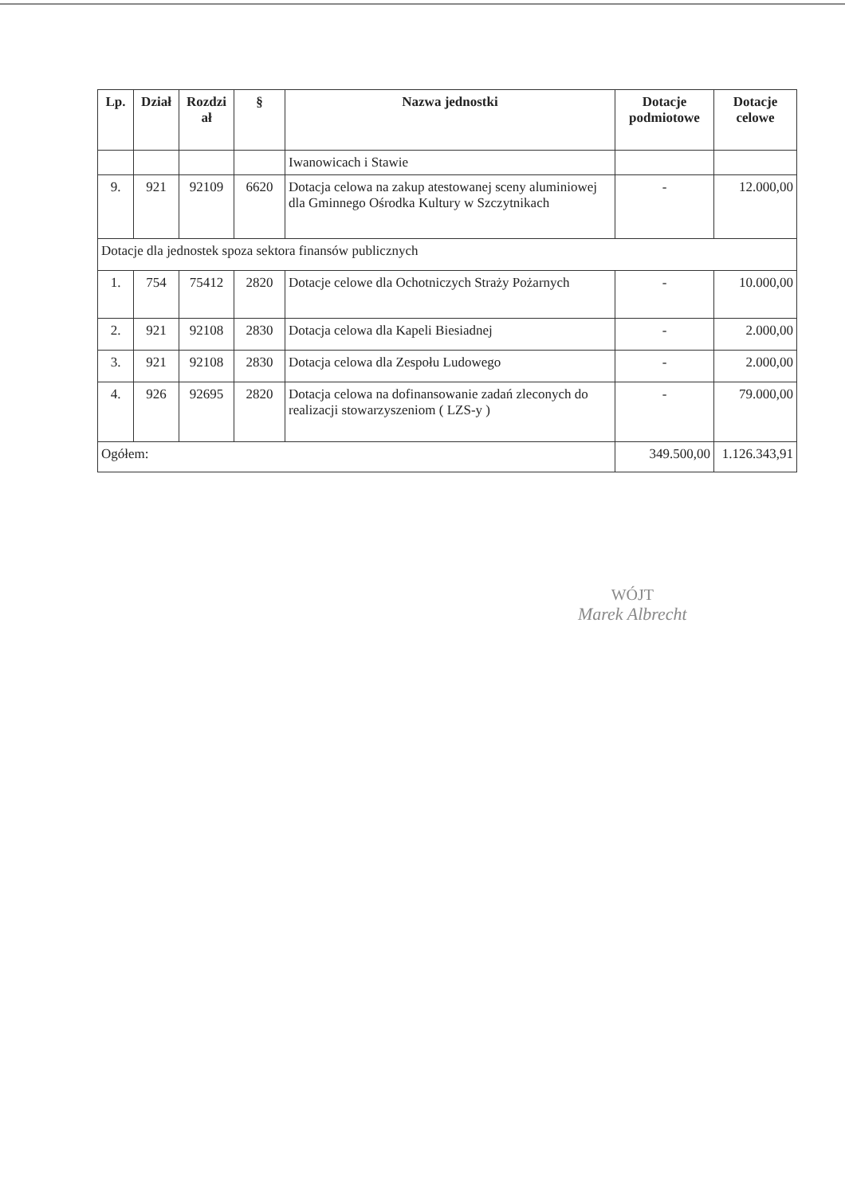| Lp. | Dział | Rozdzi ał | § | Nazwa jednostki | Dotacje podmiotowe | Dotacje celowe |
| --- | --- | --- | --- | --- | --- | --- |
| | | | | Iwanowicach i Stawie | | |
| 9. | 921 | 92109 | 6620 | Dotacja celowa na zakup atestowanej sceny aluminiowej dla Gminnego Ośrodka Kultury w Szczytnikach | - | 12.000,00 |
| Dotacje dla jednostek spoza sektora finansów publicznych | | | | | | |
| 1. | 754 | 75412 | 2820 | Dotacje celowe dla Ochotniczych Straży Pożarnych | - | 10.000,00 |
| 2. | 921 | 92108 | 2830 | Dotacja celowa dla Kapeli Biesiadnej | - | 2.000,00 |
| 3. | 921 | 92108 | 2830 | Dotacja celowa dla Zespołu Ludowego | - | 2.000,00 |
| 4. | 926 | 92695 | 2820 | Dotacja celowa na dofinansowanie zadań zleconych do realizacji stowarzyszeniom ( LZS-y ) | - | 79.000,00 |
| Ogółem: | | | | | 349.500,00 | 1.126.343,91 |
WÓJT
Marek Albrecht